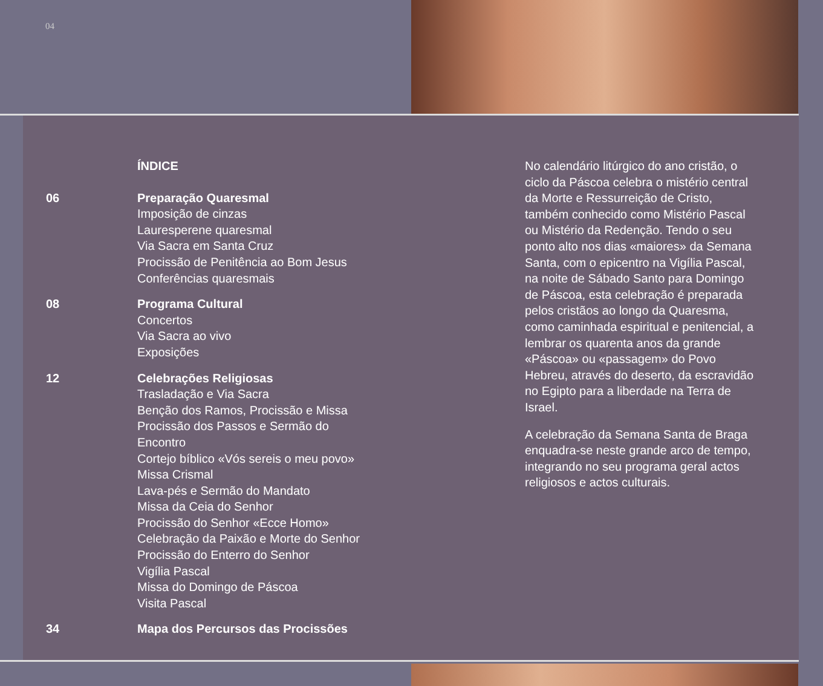04
ÍNDICE
06 Preparação Quaresmal
Imposição de cinzas
Lauresperene quaresmal
Via Sacra em Santa Cruz
Procissão de Penitência ao Bom Jesus
Conferências quaresmais
08 Programa Cultural
Concertos
Via Sacra ao vivo
Exposições
12 Celebrações Religiosas
Trasladação e Via Sacra
Benção dos Ramos, Procissão e Missa
Procissão dos Passos e Sermão do
Encontro
Cortejo bíblico «Vós sereis o meu povo»
Missa Crismal
Lava-pés e Sermão do Mandato
Missa da Ceia do Senhor
Procissão do Senhor «Ecce Homo»
Celebração da Paixão e Morte do Senhor
Procissão do Enterro do Senhor
Vigília Pascal
Missa do Domingo de Páscoa
Visita Pascal
34 Mapa dos Percursos das Procissões
No calendário litúrgico do ano cristão, o ciclo da Páscoa celebra o mistério central da Morte e Ressurreição de Cristo, também conhecido como Mistério Pascal ou Mistério da Redenção. Tendo o seu ponto alto nos dias «maiores» da Semana Santa, com o epicentro na Vigília Pascal, na noite de Sábado Santo para Domingo de Páscoa, esta celebração é preparada pelos cristãos ao longo da Quaresma, como caminhada espiritual e penitencial, a lembrar os quarenta anos da grande «Páscoa» ou «passagem» do Povo Hebreu, através do deserto, da escravidão no Egipto para a liberdade na Terra de Israel.
A celebração da Semana Santa de Braga enquadra-se neste grande arco de tempo, integrando no seu programa geral actos religiosos e actos culturais.